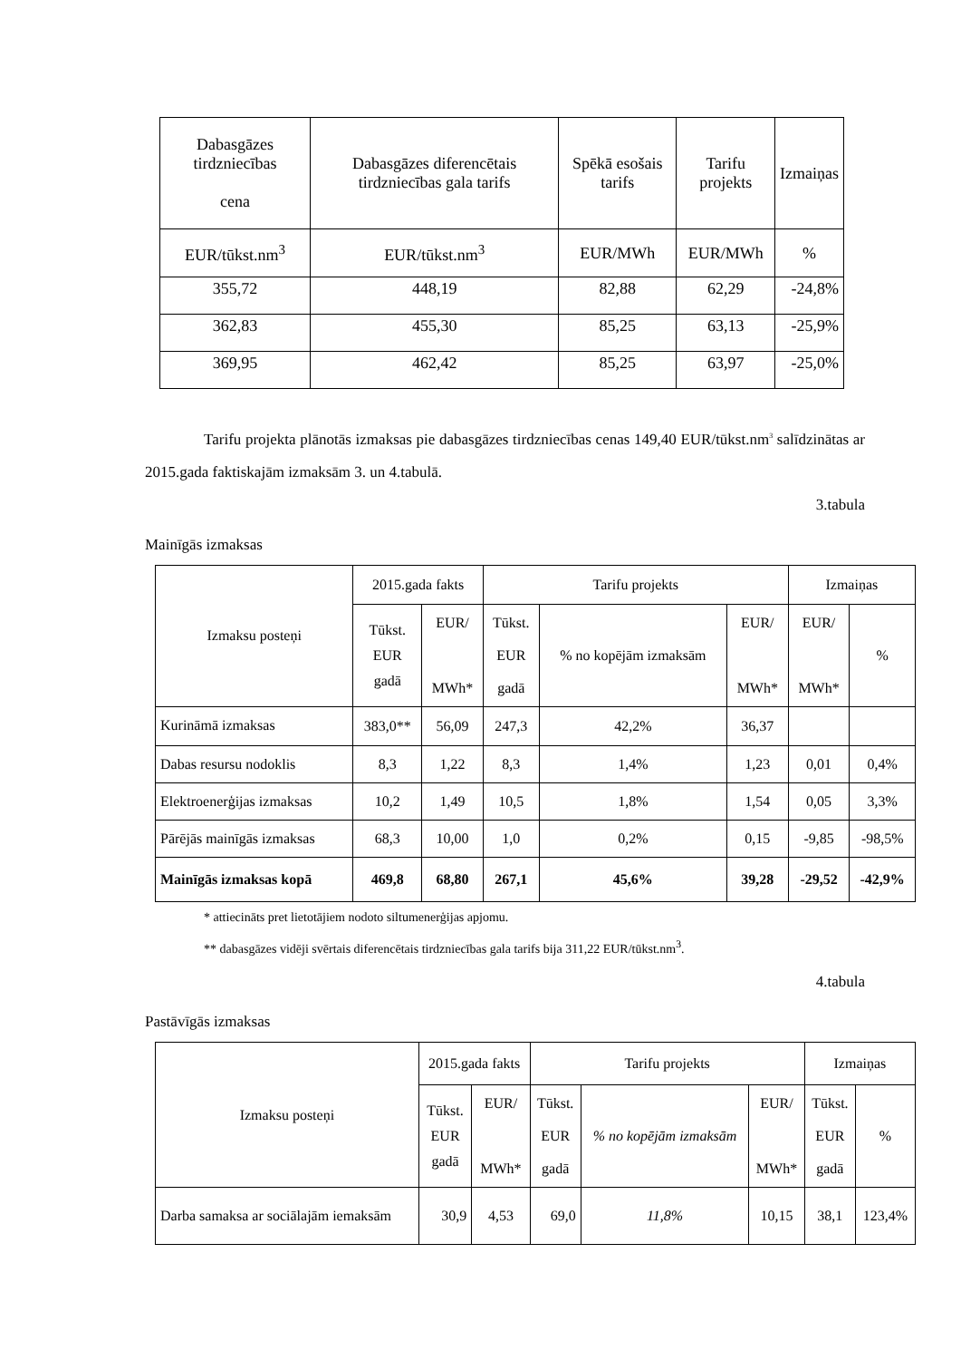| Dabasgāzes tirdzniecības cena | Dabasgāzes diferencētais tirdzniecības gala tarifs | Spēkā esošais tarifs | Tarifu projekts | Izmaiņas |
| --- | --- | --- | --- | --- |
| EUR/tūkst.nm<sup>3</sup> | EUR/tūkst.nm<sup>3</sup> | EUR/MWh | EUR/MWh | % |
| 355,72 | 448,19 | 82,88 | 62,29 | -24,8% |
| 362,83 | 455,30 | 85,25 | 63,13 | -25,9% |
| 369,95 | 462,42 | 85,25 | 63,97 | -25,0% |
Tarifu projekta plānotās izmaksas pie dabasgāzes tirdzniecības cenas 149,40 EUR/tūkst.nm<sup>3</sup> salīdzinātas ar 2015.gada faktiskajām izmaksām 3. un 4.tabulā.
3.tabula
Mainīgās izmaksas
| Izmaksu posteņi | 2015.gada fakts | | Tarifu projekts | | | Izmaiņas | |
| --- | --- | --- | --- | --- | --- | --- | --- |
| | Tūkst. EUR gadā | EUR/ MWh* | Tūkst. EUR gadā | % no kopējām izmaksām | EUR/ MWh* | EUR/ MWh* | % |
| Kurināmā izmaksas | 383,0** | 56,09 | 247,3 | 42,2% | 36,37 | | |
| Dabas resursu nodoklis | 8,3 | 1,22 | 8,3 | 1,4% | 1,23 | 0,01 | 0,4% |
| Elektroenerģijas izmaksas | 10,2 | 1,49 | 10,5 | 1,8% | 1,54 | 0,05 | 3,3% |
| Pārējās mainīgās izmaksas | 68,3 | 10,00 | 1,0 | 0,2% | 0,15 | -9,85 | -98,5% |
| Mainīgās izmaksas kopā | 469,8 | 68,80 | 267,1 | 45,6% | 39,28 | -29,52 | -42,9% |
* attiecināts pret lietotājiem nodoto siltumenerģijas apjomu.
** dabasgāzes vidēji svērtais diferencētais tirdzniecības gala tarifs bija 311,22 EUR/tūkst.nm<sup>3</sup>.
4.tabula
Pastāvīgās izmaksas
| Izmaksu posteņi | 2015.gada fakts | | Tarifu projekts | | | Izmaiņas | |
| --- | --- | --- | --- | --- | --- | --- | --- |
| | Tūkst. EUR gadā | EUR/ MWh* | Tūkst. EUR gadā | % no kopējām izmaksām | EUR/ MWh* | Tūkst. EUR gadā | % |
| Darba samaksa ar sociālajām iemaksām | 30,9 | 4,53 | 69,0 | 11,8% | 10,15 | 38,1 | 123,4% |